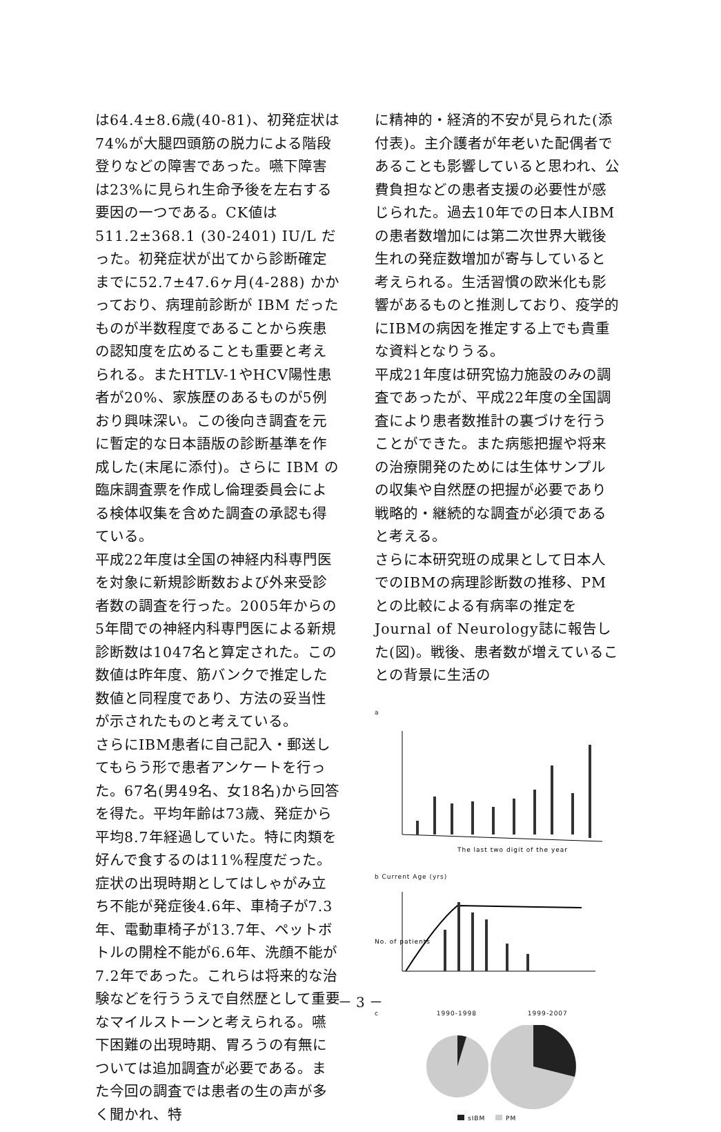は64.4±8.6歳(40-81)、初発症状は74%が大腿四頭筋の脱力による階段登りなどの障害であった。嚥下障害は23%に見られ生命予後を左右する要因の一つである。CK値は511.2±368.1 (30-2401) IU/L だった。初発症状が出てから診断確定までに52.7±47.6ヶ月(4-288) かかっており、病理前診断が IBM だったものが半数程度であることから疾患の認知度を広めることも重要と考えられる。またHTLV-1やHCV陽性患者が20%、家族歴のあるものが5例おり興味深い。この後向き調査を元に暫定的な日本語版の診断基準を作成した(末尾に添付)。さらに IBM の臨床調査票を作成し倫理委員会による検体収集を含めた調査の承認も得ている。
平成22年度は全国の神経内科専門医を対象に新規診断数および外来受診者数の調査を行った。2005年からの5年間での神経内科専門医による新規診断数は1047名と算定された。この数値は昨年度、筋バンクで推定した数値と同程度であり、方法の妥当性が示されたものと考えている。
さらにIBM患者に自己記入・郵送してもらう形で患者アンケートを行った。67名(男49名、女18名)から回答を得た。平均年齢は73歳、発症から平均8.7年経過していた。特に肉類を好んで食するのは11%程度だった。症状の出現時期としてはしゃがみ立ち不能が発症後4.6年、車椅子が7.3年、電動車椅子が13.7年、ペットボトルの開栓不能が6.6年、洗顔不能が7.2年であった。これらは将来的な治験などを行ううえで自然歴として重要なマイルストーンと考えられる。嚥下困難の出現時期、胃ろうの有無については追加調査が必要である。また今回の調査では患者の生の声が多く聞かれ、特
に精神的・経済的不安が見られた(添付表)。主介護者が年老いた配偶者であることも影響していると思われ、公費負担などの患者支援の必要性が感じられた。過去10年での日本人IBMの患者数増加には第二次世界大戦後生れの発症数増加が寄与していると考えられる。生活習慣の欧米化も影響があるものと推測しており、疫学的にIBMの病因を推定する上でも貴重な資料となりうる。
平成21年度は研究協力施設のみの調査であったが、平成22年度の全国調査により患者数推計の裏づけを行うことができた。また病態把握や将来の治療開発のためには生体サンプルの収集や自然歴の把握が必要であり戦略的・継続的な調査が必須であると考える。
さらに本研究班の成果として日本人でのIBMの病理診断数の推移、PMとの比較による有病率の推定を Journal of Neurology誌に報告した(図)。戦後、患者数が増えていることの背景に生活の
a
The last two digit of the year
b Current Age (yrs)
No. of patients
c 1990-1998 1999-2007
sIBM
PM
－ 3 －